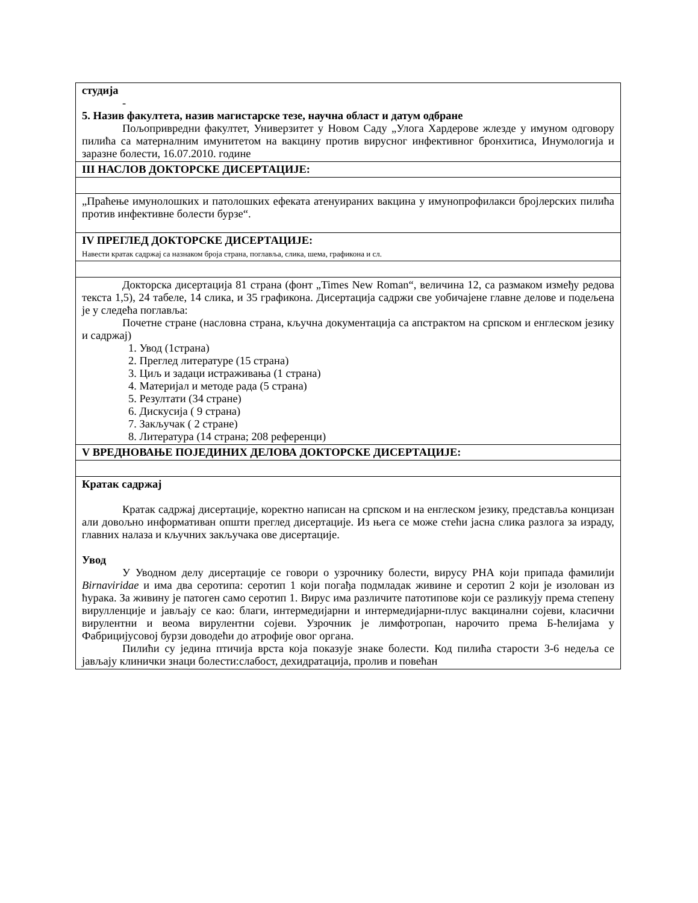| студија - 5. Назив факултета, назив магистарске тезе, научна област и датум одбране Пољопривредни факултет, Универзитет у Новом Саду „Улога Хардерове жлезде у имуном одговору пилића са матерналним имунитетом на вакцину против вирусног инфективног бронхитиса, Инумологија и заразне болести, 16.07.2010. године |
| III НАСЛОВ ДОКТОРСКЕ ДИСЕРТАЦИЈЕ: |
| „Праћење имунолошких и патолошких ефеката атенуираних вакцина у имунопрофилакси бројлерских пилића против инфективне болести бурзе“. |
| IV ПРЕГЛЕД ДОКТОРСКЕ ДИСЕРТАЦИЈЕ: Навести кратак садржај са назнаком броја страна, поглавља, слика, шема, графикона и сл. |
| Докторска дисертација 81 страна (фонт „Times New Roman“, величина 12, са размаком између редова текста 1,5), 24 табеле, 14 слика, и 35 графикона. Дисертација садржи све уобичајене главне делове и подељена је у следећа поглавља: Почетне стране (насловна страна, кључна документација са апстрактом на српском и енглеском језику и садржај) 1. Увод (1страна) 2. Преглед литературе (15 страна) 3. Циљ и задаци истраживања (1 страна) 4. Материјал и методе рада (5 страна) 5. Резултати (34 стране) 6. Дискусија ( 9 страна) 7. Закључак ( 2 стране) 8. Литература (14 страна; 208 референци) |
| V ВРЕДНОВАЊЕ ПОЈЕДИНИХ ДЕЛОВА ДОКТОРСКЕ ДИСЕРТАЦИЈЕ: |
| Кратак садржај Кратак садржај дисертације, коректно написан на српском и на енглеском језику, представља концизан али довољно информативан општи преглед дисертације. Из њега се може стећи јасна слика разлога за израду, главних налаза и кључних закључака ове дисертације. Увод У Уводном делу дисертације се говори о узрочнику болести, вирусу РНА који припада фамилији Birnaviridae и има два серотипа: серотип 1 који погађа подмладак живине и серотип 2 који је изолован из ћурака. За живину је патоген само серотип 1. Вирус има различите патотипове који се разликују према степену вирулленције и јављају се као: благи, интермедијарни и интермедијарни-плус вакцинални сојеви, класични вирулентни и веома вирулентни сојеви. Узрочник је лимфотропан, нарочито према Б-ћелијама у Фабрицијусовој бурзи доводећи до атрофије овог органа. Пилићи су једина птичија врста која показује знаке болести. Код пилића старости 3-6 недеља се јављају клинички знаци болести:слабост, дехидратација, пролив и повећан |